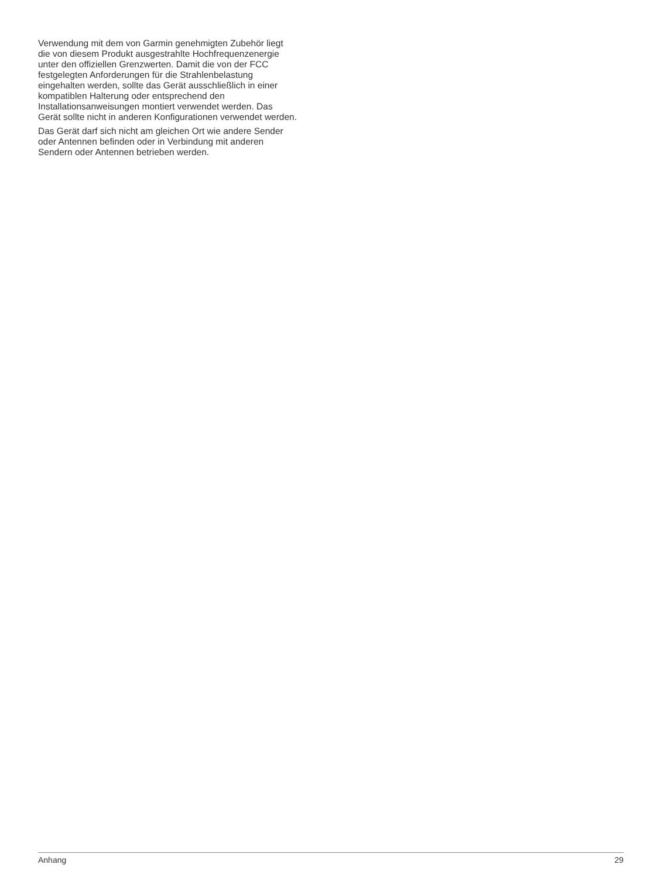Verwendung mit dem von Garmin genehmigten Zubehör liegt
die von diesem Produkt ausgestrahlte Hochfrequenzenergie
unter den offiziellen Grenzwerten. Damit die von der FCC
festgelegten Anforderungen für die Strahlenbelastung
eingehalten werden, sollte das Gerät ausschließlich in einer
kompatiblen Halterung oder entsprechend den
Installationsanweisungen montiert verwendet werden. Das
Gerät sollte nicht in anderen Konfigurationen verwendet werden.
Das Gerät darf sich nicht am gleichen Ort wie andere Sender
oder Antennen befinden oder in Verbindung mit anderen
Sendern oder Antennen betrieben werden.
Anhang 29